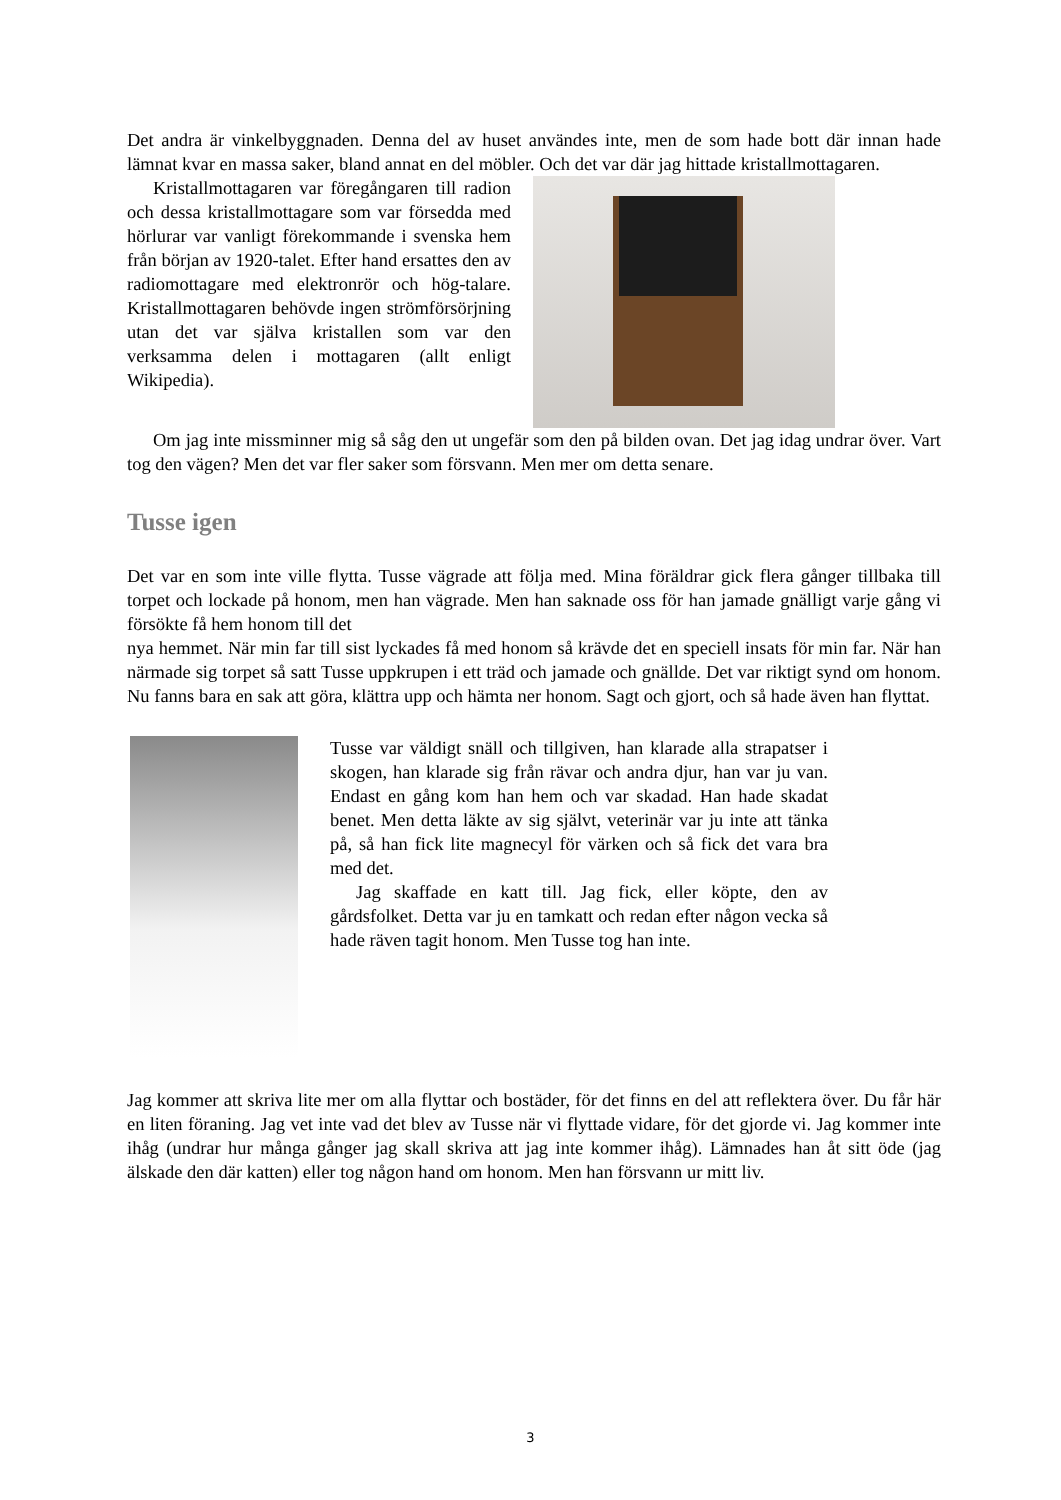Det andra är vinkelbyggnaden. Denna del av huset användes inte, men de som hade bott där innan hade lämnat kvar en massa saker, bland annat en del möbler. Och det var där jag hittade kristallmottagaren.
Kristallmottagaren var föregångaren till radion och dessa kristallmottagare som var försedda med hörlurar var vanligt förekommande i svenska hem från början av 1920-talet. Efter hand ersattes den av radiomottagare med elektronrör och hög-talare. Kristallmottagaren behövde ingen strömförsörjning utan det var själva kristallen som var den verksamma delen i mottagaren (allt enligt Wikipedia).
Om jag inte missminner mig så såg den ut ungefär som den på bilden ovan. Det jag idag undrar över. Vart tog den vägen? Men det var fler saker som försvann. Men mer om detta senare.
Tusse igen
Det var en som inte ville flytta. Tusse vägrade att följa med. Mina föräldrar gick flera gånger tillbaka till torpet och lockade på honom, men han vägrade. Men han saknade oss för han jamade gnälligt varje gång vi försökte få hem honom till det
nya hemmet. När min far till sist lyckades få med honom så krävde det en speciell insats för min far. När han närmade sig torpet så satt Tusse uppkrupen i ett träd och jamade och gnällde. Det var riktigt synd om honom. Nu fanns bara en sak att göra, klättra upp och hämta ner honom. Sagt och gjort, och så hade även han flyttat.
Tusse var väldigt snäll och tillgiven, han klarade alla strapatser i skogen, han klarade sig från rävar och andra djur, han var ju van. Endast en gång kom han hem och var skadad. Han hade skadat benet. Men detta läkte av sig självt, veterinär var ju inte att tänka på, så han fick lite magnecyl för värken och så fick det vara bra med det.
Jag skaffade en katt till. Jag fick, eller köpte, den av gårdsfolket. Detta var ju en tamkatt och redan efter någon vecka så hade räven tagit honom. Men Tusse tog han inte.
Jag kommer att skriva lite mer om alla flyttar och bostäder, för det finns en del att reflektera över. Du får här en liten föraning. Jag vet inte vad det blev av Tusse när vi flyttade vidare, för det gjorde vi. Jag kommer inte ihåg (undrar hur många gånger jag skall skriva att jag inte kommer ihåg). Lämnades han åt sitt öde (jag älskade den där katten) eller tog någon hand om honom. Men han försvann ur mitt liv.
3